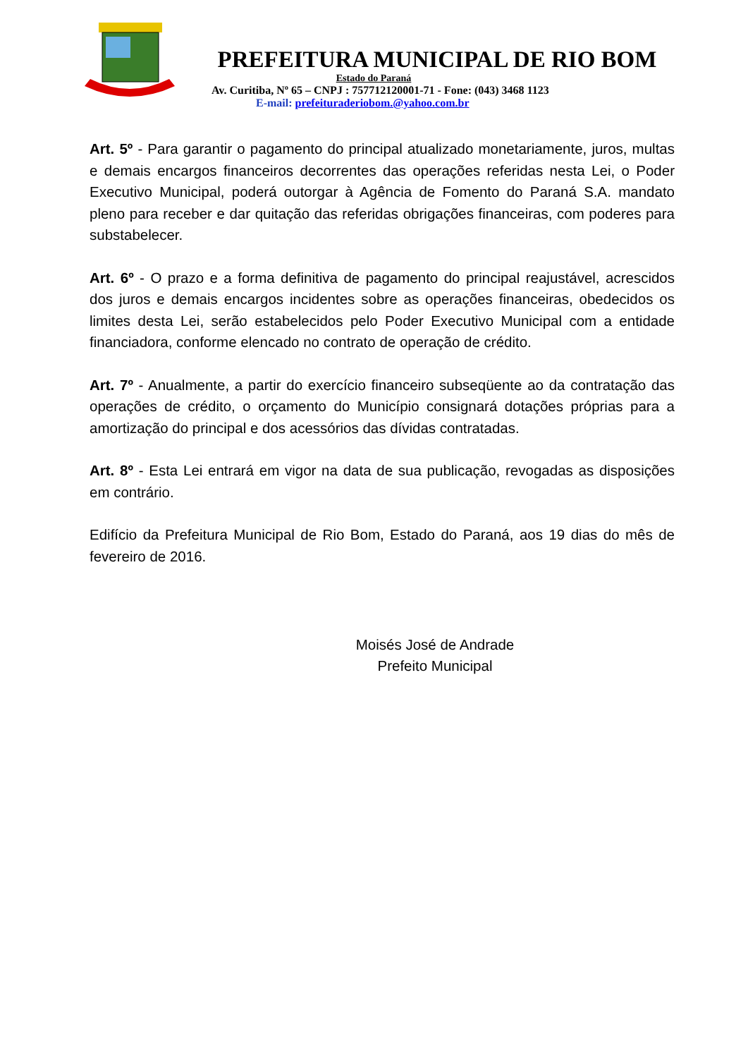PREFEITURA MUNICIPAL DE RIO BOM
Estado do Paraná
Av. Curitiba, Nº 65 – CNPJ : 757712120001-71 - Fone: (043) 3468 1123
E-mail: prefeituraderiobom.@yahoo.com.br
Art. 5º - Para garantir o pagamento do principal atualizado monetariamente, juros, multas e demais encargos financeiros decorrentes das operações referidas nesta Lei, o Poder Executivo Municipal, poderá outorgar à Agência de Fomento do Paraná S.A. mandato pleno para receber e dar quitação das referidas obrigações financeiras, com poderes para substabelecer.
Art. 6º - O prazo e a forma definitiva de pagamento do principal reajustável, acrescidos dos juros e demais encargos incidentes sobre as operações financeiras, obedecidos os limites desta Lei, serão estabelecidos pelo Poder Executivo Municipal com a entidade financiadora, conforme elencado no contrato de operação de crédito.
Art. 7º - Anualmente, a partir do exercício financeiro subseqüente ao da contratação das operações de crédito, o orçamento do Município consignará dotações próprias para a amortização do principal e dos acessórios das dívidas contratadas.
Art. 8º - Esta Lei entrará em vigor na data de sua publicação, revogadas as disposições em contrário.
Edifício da Prefeitura Municipal de Rio Bom, Estado do Paraná, aos 19 dias do mês de fevereiro de 2016.
Moisés José de Andrade
Prefeito Municipal